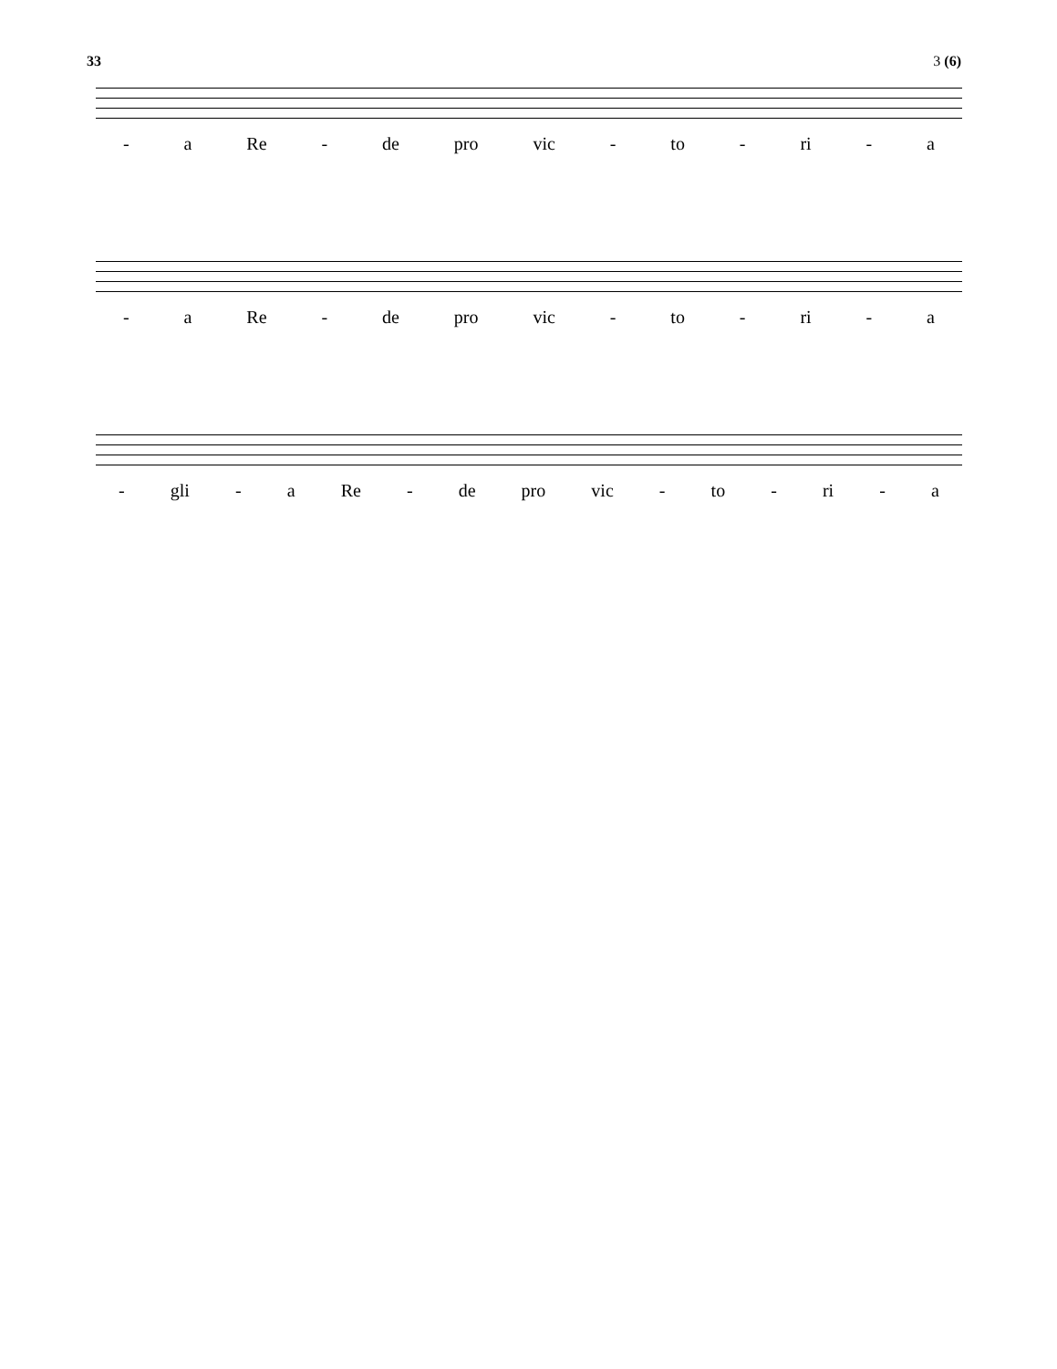33 3 (6)
- a Re - de pro vic - to - ri - a
- a Re - de pro vic - to - ri - a
- gli - a Re - de pro vic - to - ri - a